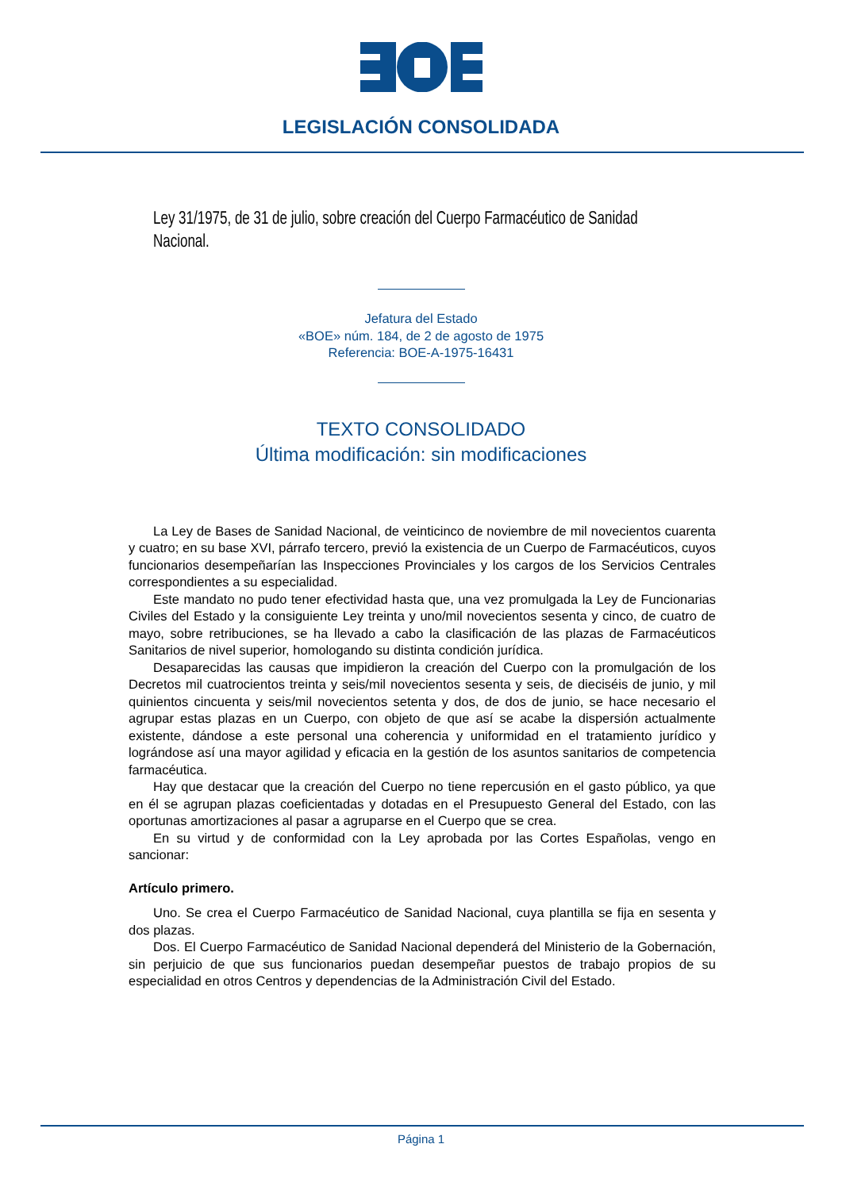LEGISLACIÓN CONSOLIDADA
Ley 31/1975, de 31 de julio, sobre creación del Cuerpo Farmacéutico de Sanidad Nacional.
Jefatura del Estado
«BOE» núm. 184, de 2 de agosto de 1975
Referencia: BOE-A-1975-16431
TEXTO CONSOLIDADO
Última modificación: sin modificaciones
La Ley de Bases de Sanidad Nacional, de veinticinco de noviembre de mil novecientos cuarenta y cuatro; en su base XVI, párrafo tercero, previó la existencia de un Cuerpo de Farmacéuticos, cuyos funcionarios desempeñarían las Inspecciones Provinciales y los cargos de los Servicios Centrales correspondientes a su especialidad.
Este mandato no pudo tener efectividad hasta que, una vez promulgada la Ley de Funcionarias Civiles del Estado y la consiguiente Ley treinta y uno/mil novecientos sesenta y cinco, de cuatro de mayo, sobre retribuciones, se ha llevado a cabo la clasificación de las plazas de Farmacéuticos Sanitarios de nivel superior, homologando su distinta condición jurídica.
Desaparecidas las causas que impidieron la creación del Cuerpo con la promulgación de los Decretos mil cuatrocientos treinta y seis/mil novecientos sesenta y seis, de dieciséis de junio, y mil quinientos cincuenta y seis/mil novecientos setenta y dos, de dos de junio, se hace necesario el agrupar estas plazas en un Cuerpo, con objeto de que así se acabe la dispersión actualmente existente, dándose a este personal una coherencia y uniformidad en el tratamiento jurídico y lográndose así una mayor agilidad y eficacia en la gestión de los asuntos sanitarios de competencia farmacéutica.
Hay que destacar que la creación del Cuerpo no tiene repercusión en el gasto público, ya que en él se agrupan plazas coeficientadas y dotadas en el Presupuesto General del Estado, con las oportunas amortizaciones al pasar a agruparse en el Cuerpo que se crea.
En su virtud y de conformidad con la Ley aprobada por las Cortes Españolas, vengo en sancionar:
Artículo primero.
Uno. Se crea el Cuerpo Farmacéutico de Sanidad Nacional, cuya plantilla se fija en sesenta y dos plazas.
Dos. El Cuerpo Farmacéutico de Sanidad Nacional dependerá del Ministerio de la Gobernación, sin perjuicio de que sus funcionarios puedan desempeñar puestos de trabajo propios de su especialidad en otros Centros y dependencias de la Administración Civil del Estado.
Página 1